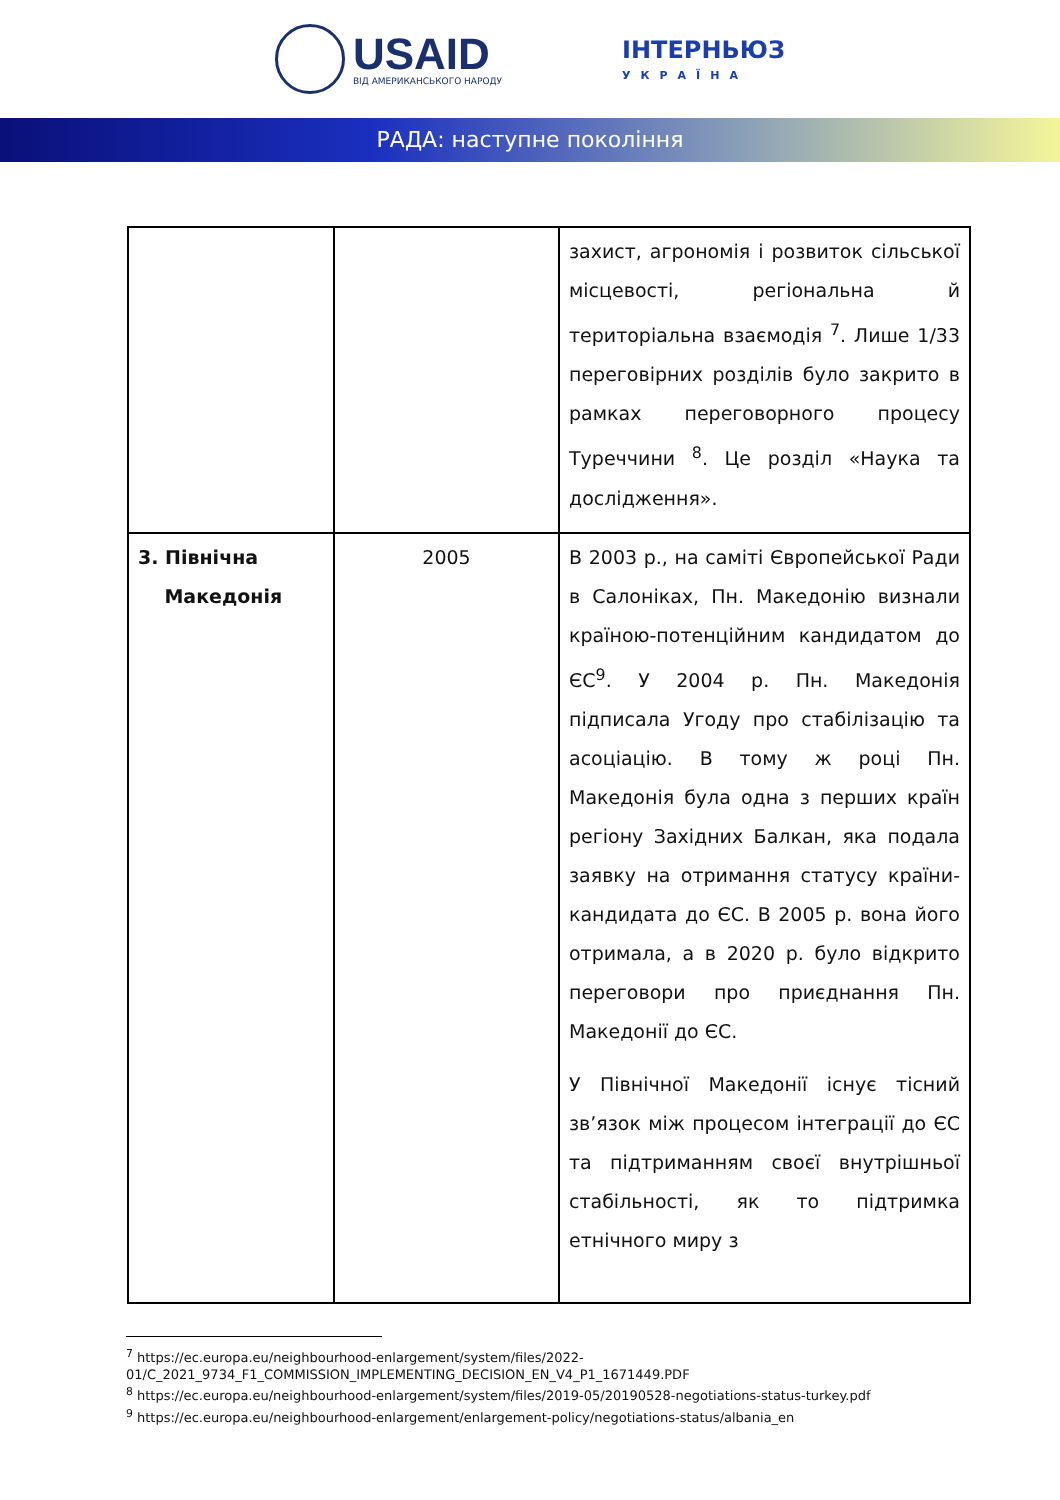USAID
ВІД АМЕРИКАНСЬКОГО НАРОДУ
ІНТЕРНЬЮЗ
УКРАЇНА
РАДА: наступне покоління
| | | захист, агрономія і розвиток сільської місцевості, регіональна й територіальна взаємодія <sup>7</sup>. Лише 1/33 переговірних розділів було закрито в рамках переговорного процесу Туреччини <sup>8</sup>. Це розділ «Наука та дослідження». |
| 3. Північна Македонія | 2005 | В 2003 р., на саміті Європейської Ради в Салоніках, Пн. Македонію визнали країною-потенційним кандидатом до ЄС<sup>9</sup>. У 2004 р. Пн. Македонія підписала Угоду про стабілізацію та асоціацію. В тому ж році Пн. Македонія була одна з перших країн регіону Західних Балкан, яка подала заявку на отримання статусу країни-кандидата до ЄС. В 2005 р. вона його отримала, а в 2020 р. було відкрито переговори про приєднання Пн. Македонії до ЄС. У Північної Македонії існує тісний зв’язок між процесом інтеграції до ЄС та підтриманням своєї внутрішньої стабільності, як то підтримка етнічного миру з |
<sup>7</sup> https://ec.europa.eu/neighbourhood-enlargement/system/files/2022-01/C_2021_9734_F1_COMMISSION_IMPLEMENTING_DECISION_EN_V4_P1_1671449.PDF
<sup>8</sup> https://ec.europa.eu/neighbourhood-enlargement/system/files/2019-05/20190528-negotiations-status-turkey.pdf
<sup>9</sup> https://ec.europa.eu/neighbourhood-enlargement/enlargement-policy/negotiations-status/albania_en